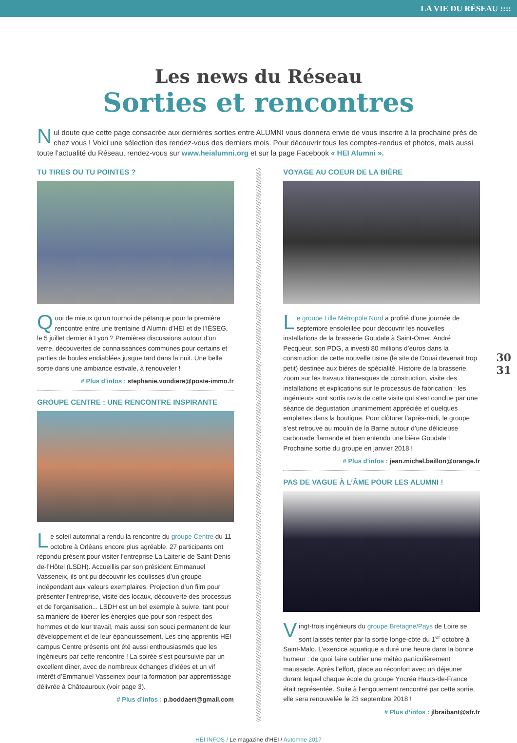LA VIE DU RÉSEAU ::::
Les news du Réseau
Sorties et rencontres
Nul doute que cette page consacrée aux dernières sorties entre ALUMNI vous donnera envie de vous inscrire à la prochaine près de chez vous ! Voici une sélection des rendez-vous des derniers mois. Pour découvrir tous les comptes-rendus et photos, mais aussi toute l’actualité du Réseau, rendez-vous sur www.heialumni.org et sur la page Facebook « HEI Alumni ».
TU TIRES OU TU POINTES ?
Quoi de mieux qu’un tournoi de pétanque pour la première rencontre entre une trentaine d’Alumni d’HEI et de l’IÉSEG, le 5 juillet dernier à Lyon ? Premières discussions autour d’un verre, découvertes de connaissances communes pour certains et parties de boules endiablées jusque tard dans la nuit. Une belle sortie dans une ambiance estivale, à renouveler !
# Plus d’infos : stephanie.vondiere@poste-immo.fr
GROUPE CENTRE : UNE RENCONTRE INSPIRANTE
Le soleil automnal a rendu la rencontre du groupe Centre du 11 octobre à Orléans encore plus agréable. 27 participants ont répondu présent pour visiter l’entreprise La Laiterie de Saint-Denis-de-l’Hôtel (LSDH). Accueillis par son président Emmanuel Vasseneix, ils ont pu découvrir les coulisses d’un groupe indépendant aux valeurs exemplaires. Projection d’un film pour présenter l’entreprise, visite des locaux, découverte des processus et de l’organisation... LSDH est un bel exemple à suivre, tant pour sa manière de libérer les énergies que pour son respect des hommes et de leur travail, mais aussi son souci permanent de leur développement et de leur épanouissement. Les cinq apprentis HEI campus Centre présents ont été aussi enthousiasmés que les ingénieurs par cette rencontre ! La soirée s’est poursuivie par un excellent dîner, avec de nombreux échanges d’idées et un vif intérêt d’Emmanuel Vasseinex pour la formation par apprentissage délivrée à Châteauroux (voir page 3).
# Plus d’infos : p.boddaert@gmail.com
VOYAGE AU COEUR DE LA BIÈRE
Le groupe Lille Métropole Nord a profité d’une journée de septembre ensoleillée pour découvrir les nouvelles installations de la brasserie Goudale à Saint-Omer. André Pecqueur, son PDG, a investi 80 millions d’euros dans la construction de cette nouvelle usine (le site de Douai devenait trop petit) destinée aux bières de spécialité. Histoire de la brasserie, zoom sur les travaux titanesques de construction, visite des installations et explications sur le processus de fabrication : les ingénieurs sont sortis ravis de cette visite qui s’est conclue par une séance de dégustation unanimement appréciée et quelques emplettes dans la boutique. Pour clôturer l’après-midi, le groupe s’est retrouvé au moulin de la Barne autour d’une délicieuse carbonade flamande et bien entendu une bière Goudale ! Prochaine sortie du groupe en janvier 2018 !
# Plus d’infos : jean.michel.baillon@orange.fr
PAS DE VAGUE À L’ÂME POUR LES ALUMNI !
Vingt-trois ingénieurs du groupe Bretagne/Pays de Loire se sont laissés tenter par la sortie longe-côte du 1<sup>er</sup> octobre à Saint-Malo. L’exercice aquatique a duré une heure dans la bonne humeur : de quoi faire oublier une météo particulièrement maussade. Après l’effort, place au réconfort avec un déjeuner durant lequel chaque école du groupe Yncréa Hauts-de-France était représentée. Suite à l’engouement rencontré par cette sortie, elle sera renouvelée le 23 septembre 2018 !
# Plus d’infos : jlbraibant@sfr.fr
30
31
HEI INFOS / Le magazine d’HEI / Automne 2017